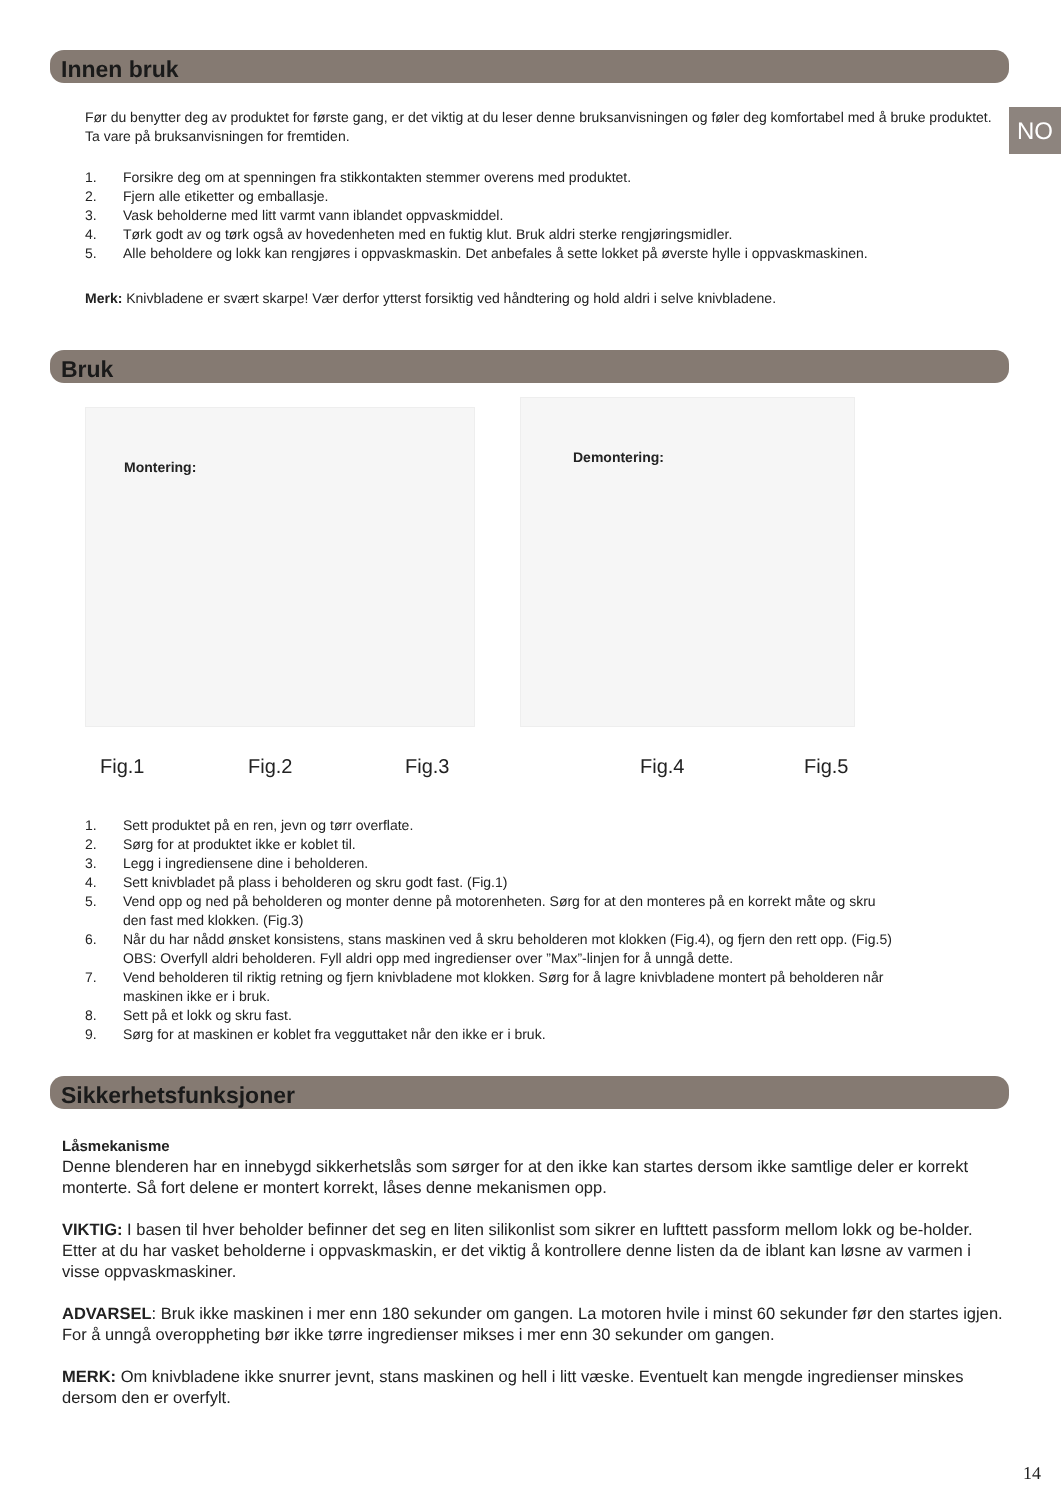NO
Innen bruk
Før du benytter deg av produktet for første gang, er det viktig at du leser denne bruksanvisningen og føler deg komfortabel med å bruke produktet. Ta vare på bruksanvisningen for fremtiden.
1. Forsikre deg om at spenningen fra stikkontakten stemmer overens med produktet.
2. Fjern alle etiketter og emballasje.
3. Vask beholderne med litt varmt vann iblandet oppvaskmiddel.
4. Tørk godt av og tørk også av hovedenheten med en fuktig klut. Bruk aldri sterke rengjøringsmidler.
5. Alle beholdere og lokk kan rengjøres i oppvaskmaskin. Det anbefales å sette lokket på øverste hylle i oppvaskmaskinen.
Merk: Knivbladene er svært skarpe! Vær derfor ytterst forsiktig ved håndtering og hold aldri i selve knivbladene.
Bruk
Montering:
Demontering:
Fig.1 Fig.2 Fig.3 Fig.4 Fig.5
1. Sett produktet på en ren, jevn og tørr overflate.
2. Sørg for at produktet ikke er koblet til.
3. Legg i ingrediensene dine i beholderen.
4. Sett knivbladet på plass i beholderen og skru godt fast. (Fig.1)
5. Vend opp og ned på beholderen og monter denne på motorenheten. Sørg for at den monteres på en korrekt måte og skru den fast med klokken. (Fig.3)
6. Når du har nådd ønsket konsistens, stans maskinen ved å skru beholderen mot klokken (Fig.4), og fjern den rett opp. (Fig.5)
OBS: Overfyll aldri beholderen. Fyll aldri opp med ingredienser over ”Max”-linjen for å unngå dette.
7. Vend beholderen til riktig retning og fjern knivbladene mot klokken. Sørg for å lagre knivbladene montert på beholderen når maskinen ikke er i bruk.
8. Sett på et lokk og skru fast.
9. Sørg for at maskinen er koblet fra vegguttaket når den ikke er i bruk.
Sikkerhetsfunksjoner
Låsmekanisme
Denne blenderen har en innebygd sikkerhetslås som sørger for at den ikke kan startes dersom ikke samtlige deler er korrekt monterte. Så fort delene er montert korrekt, låses denne mekanismen opp.
VIKTIG: I basen til hver beholder befinner det seg en liten silikonlist som sikrer en lufttett passform mellom lokk og be-holder. Etter at du har vasket beholderne i oppvaskmaskin, er det viktig å kontrollere denne listen da de iblant kan løsne av varmen i visse oppvaskmaskiner.
ADVARSEL: Bruk ikke maskinen i mer enn 180 sekunder om gangen. La motoren hvile i minst 60 sekunder før den startes igjen. For å unngå overoppheting bør ikke tørre ingredienser mikses i mer enn 30 sekunder om gangen.
MERK: Om knivbladene ikke snurrer jevnt, stans maskinen og hell i litt væske. Eventuelt kan mengde ingredienser minskes dersom den er overfylt.
14